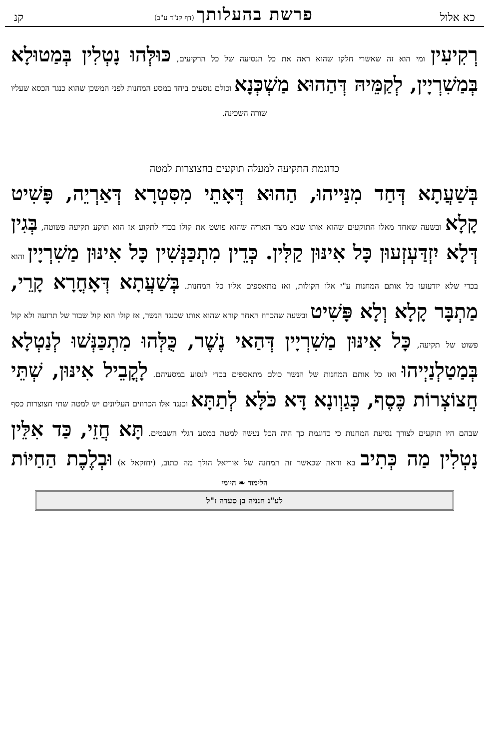כא אלול פרשת בהעלותך (דף קנ"ד ע"ב) קנ
רְקִיעִין ומי הוא זה שאשרי חלקו שהוא ראה את כל הנסיעה של כל הרקיעים, כּוּלְּהוּ נָטְלִין בְּמַטוּלָא בְּמַשִׁרְיָין, לְקַמֵּיהּ דְּהַהוּא מַשְׁכְּנָא וכולם נוסעים ביחד במסע המחנות לפני המשכן שהוא כנגד הכסא שעליו
שורה השכינה.
כדוגמת התקיעה למעלה תוקעים בחצוצרות למטה
בְּשַׁעֲתָא דְּחַד מִנַּייהוּ, הַהוּא דְּאָתֵי מִסִּטְרָא דְּאַרְיֵה, פָּשִׁיט קָלָא ובשעה שאחד מאלו התוקעים שהוא אותו שבא מצד האריה שהוא פושט את קולו בכדי לתקוע אז הוא תוקע תקיעה פשוטה, בְּגִין דְּלָא יִזְדַּעְזְעוּן כָּל אִינּוּן קַלִּין. כְּדֵין מִתְכַּנְּשִׁין כָּל אִינּוּן מַשִׁרְיָין והוא בכדי שלא יזדעזעו כל אותם המחנות ע"י אלו הקולות, ואז מתאספים אליו כל המחנות. בְּשַׁעֲתָא דְּאָחֳרָא קָרֵי, מַתְבָּר קָלָא וְלָא פָּשִׁיט ובשעה שהכרוז האחר קורא שהוא אותו שכנגד הנשר, אז קולו הוא קול שבור של תרועה ולא קול פשוט של תקיעה, כָּל אִינּוּן מַשִׁרְיָין דְּהַאי נֶשֶׁר, כֻּלְּהוּ מִתְכַּנְּשׁוּ לְנַטְלָא בְּמַטַלְנַיְיהוּ ואז כל אותם המחנות של הנשר כולם מתאספים בכדי לנסוע במסעיהם. לָקֳבֵיל אִינּוּן, שְׁתֵּי חֲצוֹצְרוֹת כֶּסֶף, כְּגַוְונָא דָּא כֹּלָּא לְתַתָּא וכנגד אלו הכרוזים העליונים יש למטה שתי חצוצרות כסף שבהם היו תוקעים לצורך נסיעת המחנות כי כדוגמת כך היה הכל נעשה למטה במסע דגלי השבטים. תָּא חֲזֵי, כַּד אִלֵּין נָטְלִין מַה כְּתִיב בא וראה שכאשר זה המחנה של אוריאל הולך מה כתוב, (יחזקאל א) וּבְלֶכֶת הַחַיּוֹת
הלימוד ❧ היומי
לע"נ חנניה בן סעדה ז"ל